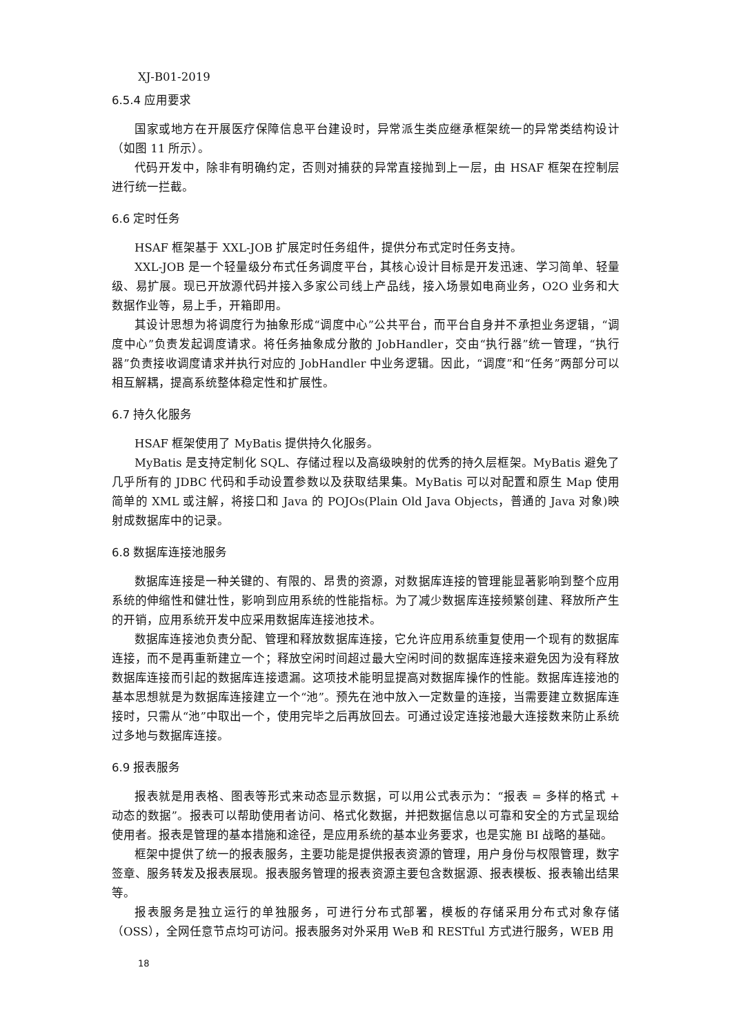XJ-B01-2019
6.5.4 应用要求
国家或地方在开展医疗保障信息平台建设时，异常派生类应继承框架统一的异常类结构设计（如图 11 所示）。
代码开发中，除非有明确约定，否则对捕获的异常直接抛到上一层，由 HSAF 框架在控制层进行统一拦截。
6.6 定时任务
HSAF 框架基于 XXL-JOB 扩展定时任务组件，提供分布式定时任务支持。
XXL-JOB 是一个轻量级分布式任务调度平台，其核心设计目标是开发迅速、学习简单、轻量级、易扩展。现已开放源代码并接入多家公司线上产品线，接入场景如电商业务，O2O 业务和大数据作业等，易上手，开箱即用。
其设计思想为将调度行为抽象形成“调度中心”公共平台，而平台自身并不承担业务逻辑，“调度中心”负责发起调度请求。将任务抽象成分散的 JobHandler，交由“执行器”统一管理，“执行器”负责接收调度请求并执行对应的 JobHandler 中业务逻辑。因此，“调度”和“任务”两部分可以相互解耦，提高系统整体稳定性和扩展性。
6.7 持久化服务
HSAF 框架使用了 MyBatis 提供持久化服务。
MyBatis 是支持定制化 SQL、存储过程以及高级映射的优秀的持久层框架。MyBatis 避免了几乎所有的 JDBC 代码和手动设置参数以及获取结果集。MyBatis 可以对配置和原生 Map 使用简单的 XML 或注解，将接口和 Java 的 POJOs(Plain Old Java Objects，普通的 Java 对象)映射成数据库中的记录。
6.8 数据库连接池服务
数据库连接是一种关键的、有限的、昂贵的资源，对数据库连接的管理能显著影响到整个应用系统的伸缩性和健壮性，影响到应用系统的性能指标。为了减少数据库连接频繁创建、释放所产生的开销，应用系统开发中应采用数据库连接池技术。
数据库连接池负责分配、管理和释放数据库连接，它允许应用系统重复使用一个现有的数据库连接，而不是再重新建立一个；释放空闲时间超过最大空闲时间的数据库连接来避免因为没有释放数据库连接而引起的数据库连接遗漏。这项技术能明显提高对数据库操作的性能。数据库连接池的基本思想就是为数据库连接建立一个“池”。预先在池中放入一定数量的连接，当需要建立数据库连接时，只需从“池”中取出一个，使用完毕之后再放回去。可通过设定连接池最大连接数来防止系统过多地与数据库连接。
6.9 报表服务
报表就是用表格、图表等形式来动态显示数据，可以用公式表示为：“报表 = 多样的格式 + 动态的数据”。报表可以帮助使用者访问、格式化数据，并把数据信息以可靠和安全的方式呈现给使用者。报表是管理的基本措施和途径，是应用系统的基本业务要求，也是实施 BI 战略的基础。
框架中提供了统一的报表服务，主要功能是提供报表资源的管理，用户身份与权限管理，数字签章、服务转发及报表展现。报表服务管理的报表资源主要包含数据源、报表模板、报表输出结果等。
报表服务是独立运行的单独服务，可进行分布式部署，模板的存储采用分布式对象存储（OSS），全网任意节点均可访问。报表服务对外采用 WeB 和 RESTful 方式进行服务，WEB 用
18